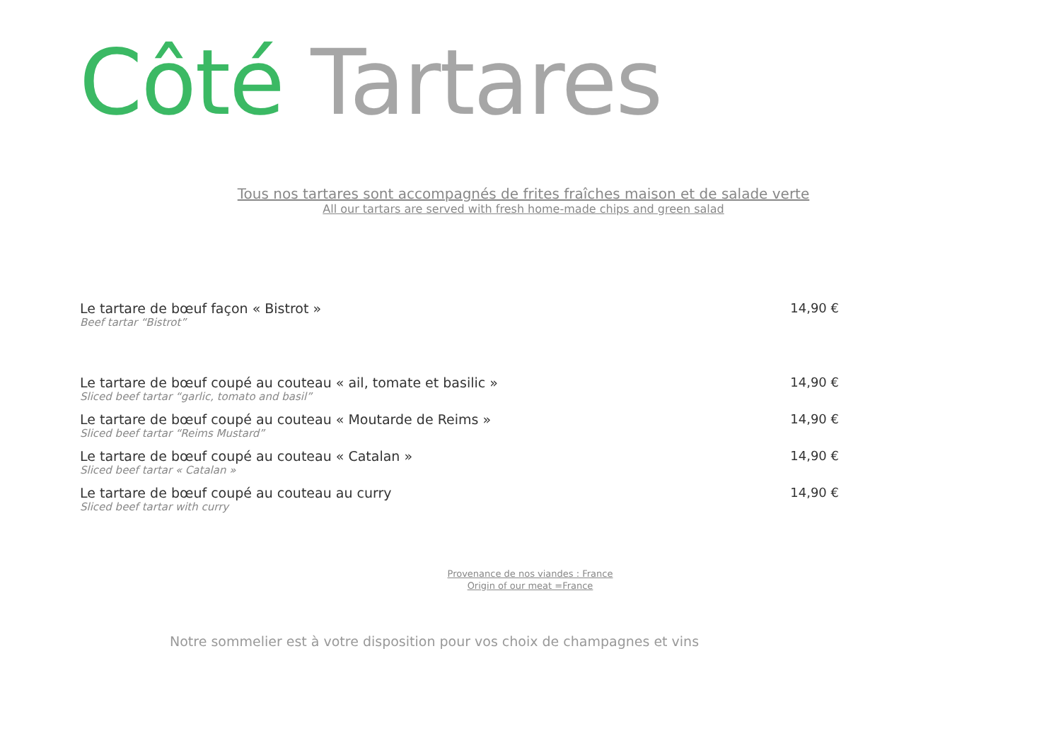Côté Tartares
Tous nos tartares sont accompagnés de frites fraîches maison et de salade verte
All our tartars are served with fresh home-made chips and green salad
Le tartare de bœuf façon « Bistrot »
Beef tartar “Bistrot”
14,90 €
Le tartare de bœuf coupé au couteau « ail, tomate et basilic »
Sliced beef tartar “garlic, tomato and basil”
14,90 €
Le tartare de bœuf coupé au couteau « Moutarde de Reims »
Sliced beef tartar “Reims Mustard”
14,90 €
Le tartare de bœuf coupé au couteau « Catalan »
Sliced beef tartar « Catalan »
14,90 €
Le tartare de bœuf coupé au couteau au curry
Sliced beef tartar with curry
14,90 €
Provenance de nos viandes : France
Origin of our meat =France
Notre sommelier est à votre disposition pour vos choix de champagnes et vins